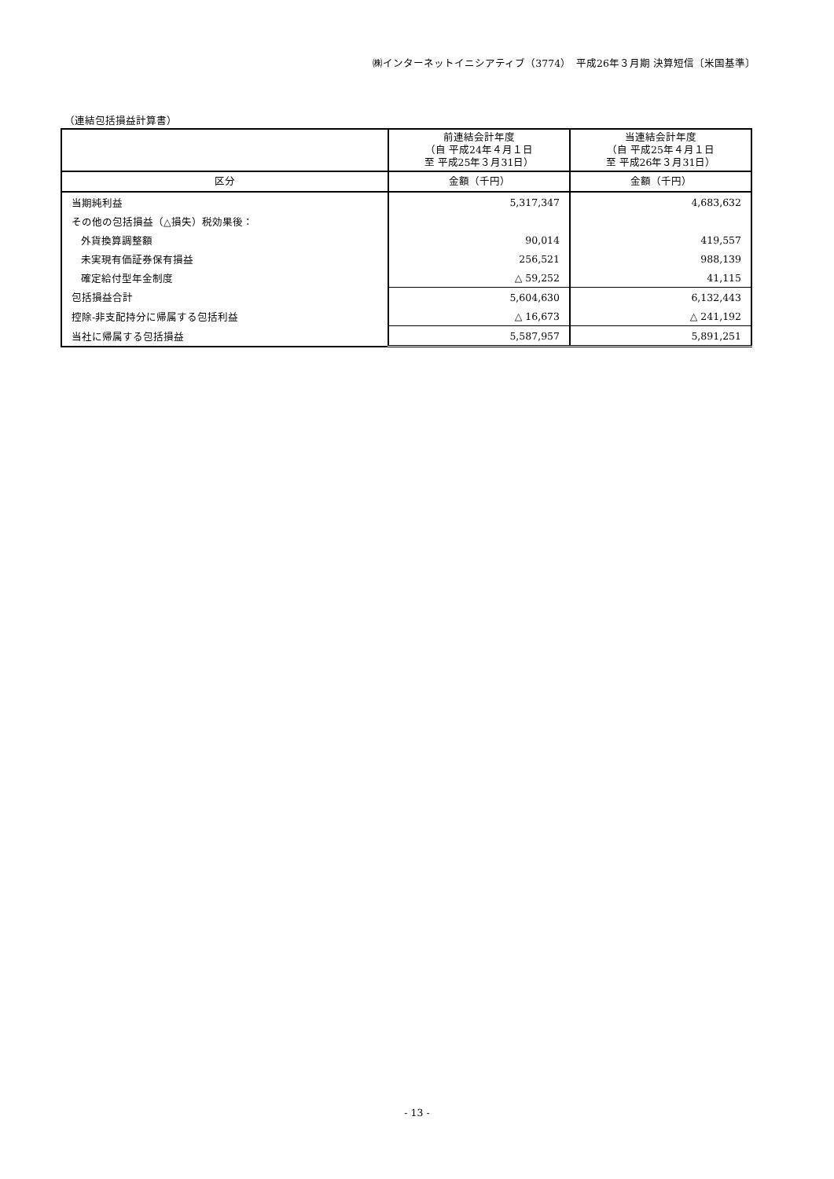㈱インターネットイニシアティブ（3774）　平成26年３月期 決算短信〔米国基準〕
（連結包括損益計算書）
| | 前連結会計年度 （自 平成24年４月１日 至 平成25年３月31日） | 当連結会計年度 （自 平成25年４月１日 至 平成26年３月31日） |
| --- | --- | --- |
| 区分 | 金額（千円） | 金額（千円） |
| 当期純利益 | 5,317,347 | 4,683,632 |
| その他の包括損益（△損失）税効果後： | | |
| 外貨換算調整額 | 90,014 | 419,557 |
| 未実現有価証券保有損益 | 256,521 | 988,139 |
| 確定給付型年金制度 | △ 59,252 | 41,115 |
| 包括損益合計 | 5,604,630 | 6,132,443 |
| 控除-非支配持分に帰属する包括利益 | △ 16,673 | △ 241,192 |
| 当社に帰属する包括損益 | 5,587,957 | 5,891,251 |
- 13 -